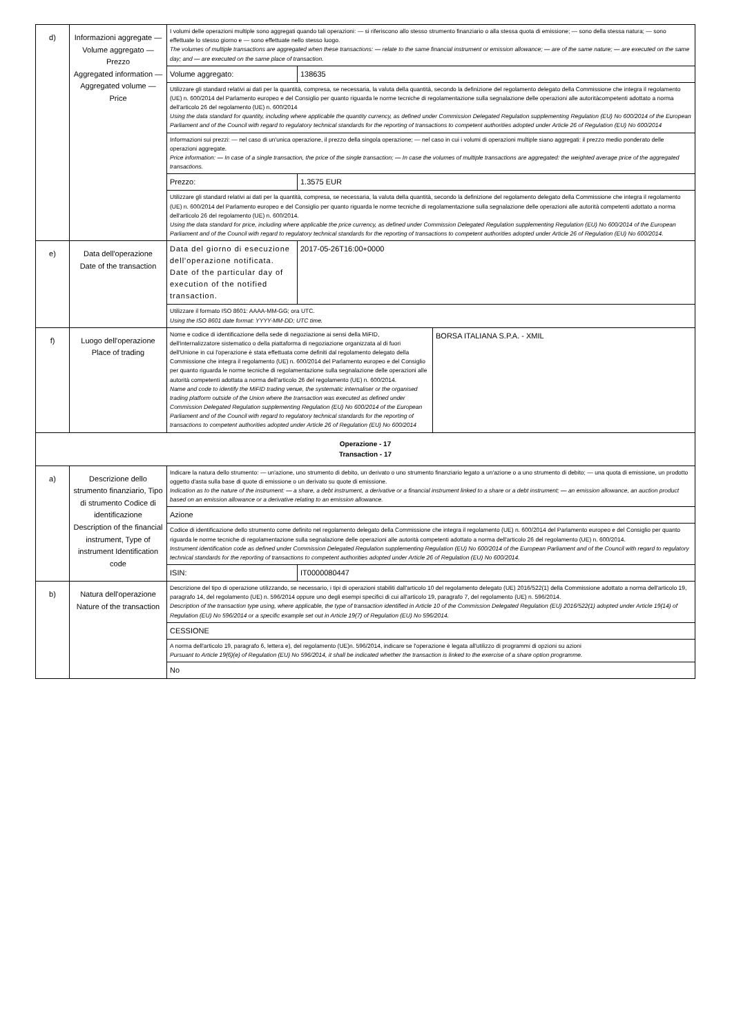| d) | Informazioni aggregate — Volume aggregato — Prezzo Aggregated information — Aggregated volume — Price | I volumi delle operazioni multiple sono aggregati quando tali operazioni: — si riferiscono allo stesso strumento finanziario o alla stessa quota di emissione; — sono della stessa natura; — sono effettuate lo stesso giorno e — sono effettuate nello stesso luogo. The volumes of multiple transactions are aggregated when these transactions: — relate to the same financial instrument or emission allowance; — are of the same nature; — are executed on the same day; and — are executed on the same place of transaction. | |
| | | Volume aggregato: | 138635 |
| | | Utilizzare gli standard relativi ai dati per la quantità, compresa, se necessaria, la valuta della quantità, secondo la definizione del regolamento delegato della Commissione che integra il regolamento (UE) n. 600/2014 del Parlamento europeo e del Consiglio per quanto riguarda le norme tecniche di regolamentazione sulla segnalazione delle operazioni alle autoritàcompetenti adottato a norma dell'articolo 26 del regolamento (UE) n. 600/2014 Using the data standard for quantity, including where applicable the quantity currency, as defined under Commission Delegated Regulation supplementing Regulation (EU) No 600/2014 of the European Parliament and of the Council with regard to regulatory technical standards for the reporting of transactions to competent authorities adopted under Article 26 of Regulation (EU) No 600/2014 | |
| | | Informazioni sui prezzi: — nel caso di un'unica operazione, il prezzo della singola operazione; — nel caso in cui i volumi di operazioni multiple siano aggregati: il prezzo medio ponderato delle operazioni aggregate. Price information: — In case of a single transaction, the price of the single transaction; — In case the volumes of multiple transactions are aggregated: the weighted average price of the aggregated transactions. | |
| | | Prezzo: | 1.3575 EUR |
| | | Utilizzare gli standard relativi ai dati per la quantità, compresa, se necessaria, la valuta della quantità, secondo la definizione del regolamento delegato della Commissione che integra il regolamento (UE) n. 600/2014 del Parlamento europeo e del Consiglio per quanto riguarda le norme tecniche di regolamentazione sulla segnalazione delle operazioni alle autorità competenti adottato a norma dell'articolo 26 del regolamento (UE) n. 600/2014. Using the data standard for price, including where applicable the price currency, as defined under Commission Delegated Regulation supplementing Regulation (EU) No 600/2014 of the European Parliament and of the Council with regard to regulatory technical standards for the reporting of transactions to competent authorities adopted under Article 26 of Regulation (EU) No 600/2014. | |
| e) | Data dell'operazione Date of the transaction | Data del giorno di esecuzione dell'operazione notificata. Date of the particular day of execution of the notified transaction. | 2017-05-26T16:00+0000 |
| | | Utilizzare il formato ISO 8601: AAAA-MM-GG; ora UTC. Using the ISO 8601 date format: YYYY-MM-DD; UTC time. | |
| f) | Luogo dell'operazione Place of trading | / Nome e codice di identificazione della sede di negoziazione ai sensi della MiFID, dell'internalizzatore sistematico o della piattaforma di negoziazione organizzata al di fuori dell'Unione in cui l'operazione è stata effettuata come definiti dal regolamento delegato della Commissione che integra il regolamento (UE) n. 600/2014 del Parlamento europeo e del Consiglio per quanto riguarda le norme tecniche di regolamentazione sulla segnalazione delle operazioni alle autorità competenti adottata a norma dell'articolo 26 del regolamento (UE) n. 600/2014. Name and code to identify the MiFID trading venue, the systematic internaliser or the organised trading platform outside of the Union where the transaction was executed as defined under Commission Delegated Regulation supplementing Regulation (EU) No 600/2014 of the European Parliament and of the Council with regard to regulatory technical standards for the reporting of transactions to competent authorities adopted under Article 26 of Regulation (EU) No 600/2014 / BORSA ITALIANA S.P.A. - XMIL / | |
| Operazione - 17 Transaction - 17 | | | |
| a) | Descrizione dello strumento finanziario, Tipo di strumento Codice di identificazione Description of the financial instrument, Type of instrument Identification code | Indicare la natura dello strumento: — un'azione, uno strumento di debito, un derivato o uno strumento finanziario legato a un'azione o a uno strumento di debito; — una quota di emissione, un prodotto oggetto d'asta sulla base di quote di emissione o un derivato su quote di emissione. Indication as to the nature of the instrument: — a share, a debt instrument, a derivative or a financial instrument linked to a share or a debt instrument; — an emission allowance, an auction product based on an emission allowance or a derivative relating to an emission allowance. | |
| | | Azione | |
| | | Codice di identificazione dello strumento come definito nel regolamento delegato della Commissione che integra il regolamento (UE) n. 600/2014 del Parlamento europeo e del Consiglio per quanto riguarda le norme tecniche di regolamentazione sulla segnalazione delle operazioni alle autorità competenti adottato a norma dell'articolo 26 del regolamento (UE) n. 600/2014. Instrument identification code as defined under Commission Delegated Regulation supplementing Regulation (EU) No 600/2014 of the European Parliament and of the Council with regard to regulatory technical standards for the reporting of transactions to competent authorities adopted under Article 26 of Regulation (EU) No 600/2014. | |
| | | ISIN: | IT0000080447 |
| b) | Natura dell'operazione Nature of the transaction | Descrizione del tipo di operazione utilizzando, se necessario, i tipi di operazioni stabiliti dall'articolo 10 del regolamento delegato (UE) 2016/522(1) della Commissione adottato a norma dell'articolo 19, paragrafo 14, del regolamento (UE) n. 596/2014 oppure uno degli esempi specifici di cui all'articolo 19, paragrafo 7, del regolamento (UE) n. 596/2014. Description of the transaction type using, where applicable, the type of transaction identified in Article 10 of the Commission Delegated Regulation (EU) 2016/522(1) adopted under Article 19(14) of Regulation (EU) No 596/2014 or a specific example set out in Article 19(7) of Regulation (EU) No 596/2014. | |
| | | CESSIONE | |
| | | A norma dell'articolo 19, paragrafo 6, lettera e), del regolamento (UE)n. 596/2014, indicare se l'operazione è legata all'utilizzo di programmi di opzioni su azioni Pursuant to Article 19(6)(e) of Regulation (EU) No 596/2014, it shall be indicated whether the transaction is linked to the exercise of a share option programme. | |
| | | No | |